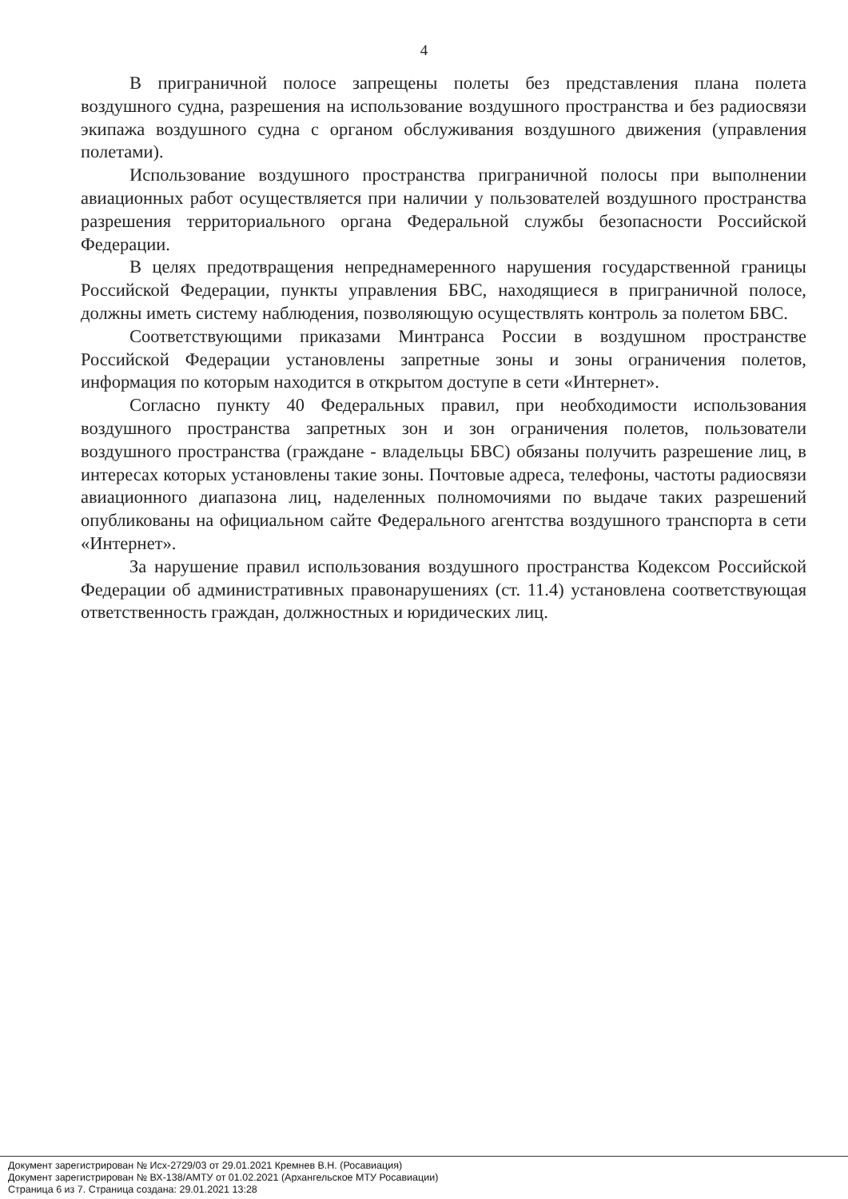4
В приграничной полосе запрещены полеты без представления плана полета воздушного судна, разрешения на использование воздушного пространства и без радиосвязи экипажа воздушного судна с органом обслуживания воздушного движения (управления полетами).
Использование воздушного пространства приграничной полосы при выполнении авиационных работ осуществляется при наличии у пользователей воздушного пространства разрешения территориального органа Федеральной службы безопасности Российской Федерации.
В целях предотвращения непреднамеренного нарушения государственной границы Российской Федерации, пункты управления БВС, находящиеся в приграничной полосе, должны иметь систему наблюдения, позволяющую осуществлять контроль за полетом БВС.
Соответствующими приказами Минтранса России в воздушном пространстве Российской Федерации установлены запретные зоны и зоны ограничения полетов, информация по которым находится в открытом доступе в сети «Интернет».
Согласно пункту 40 Федеральных правил, при необходимости использования воздушного пространства запретных зон и зон ограничения полетов, пользователи воздушного пространства (граждане - владельцы БВС) обязаны получить разрешение лиц, в интересах которых установлены такие зоны. Почтовые адреса, телефоны, частоты радиосвязи авиационного диапазона лиц, наделенных полномочиями по выдаче таких разрешений опубликованы на официальном сайте Федерального агентства воздушного транспорта в сети «Интернет».
За нарушение правил использования воздушного пространства Кодексом Российской Федерации об административных правонарушениях (ст. 11.4) установлена соответствующая ответственность граждан, должностных и юридических лиц.
Документ зарегистрирован № Исх-2729/03 от 29.01.2021 Кремнев В.Н. (Росавиация)
Документ зарегистрирован № ВХ-138/АМТУ от 01.02.2021 (Архангельское МТУ Росавиации)
Страница 6 из 7. Страница создана: 29.01.2021 13:28